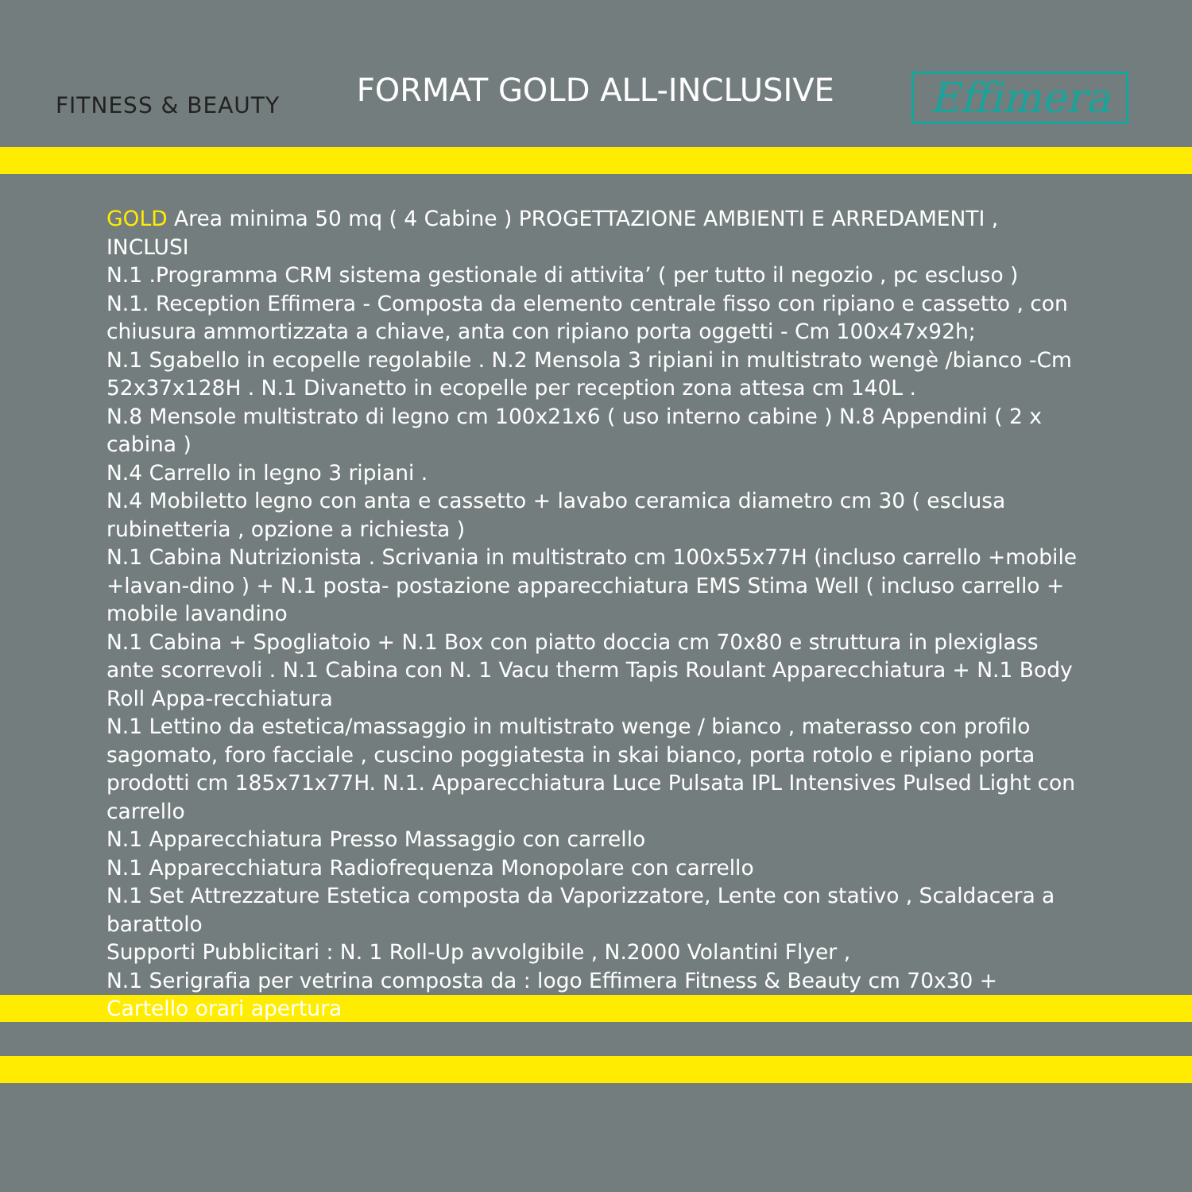FITNESS & BEAUTY
FORMAT GOLD ALL-INCLUSIVE
Effimera
GOLD Area minima 50 mq ( 4 Cabine ) PROGETTAZIONE AMBIENTI E ARREDAMENTI , INCLUSI
N.1 .Programma CRM sistema gestionale di attivita’ ( per tutto il negozio , pc escluso )
N.1. Reception Effimera - Composta da elemento centrale fisso con ripiano e cassetto , con chiusura ammortizzata a chiave, anta con ripiano porta oggetti - Cm 100x47x92h;
N.1 Sgabello in ecopelle regolabile . N.2 Mensola 3 ripiani in multistrato wengè /bianco -Cm 52x37x128H . N.1 Divanetto in ecopelle per reception zona attesa cm 140L .
N.8 Mensole multistrato di legno cm 100x21x6 ( uso interno cabine ) N.8 Appendini ( 2 x cabina )
N.4 Carrello in legno 3 ripiani .
N.4 Mobiletto legno con anta e cassetto + lavabo ceramica diametro cm 30 ( esclusa rubinetteria , opzione a richiesta )
N.1 Cabina Nutrizionista . Scrivania in multistrato cm 100x55x77H (incluso carrello +mobile +lavan-dino ) + N.1 posta- postazione apparecchiatura EMS Stima Well ( incluso carrello + mobile lavandino
N.1 Cabina + Spogliatoio + N.1 Box con piatto doccia cm 70x80 e struttura in plexiglass ante scorrevoli . N.1 Cabina con N. 1 Vacu therm Tapis Roulant Apparecchiatura + N.1 Body Roll Appa-recchiatura
N.1 Lettino da estetica/massaggio in multistrato wenge / bianco , materasso con profilo sagomato, foro facciale , cuscino poggiatesta in skai bianco, porta rotolo e ripiano porta prodotti cm 185x71x77H. N.1. Apparecchiatura Luce Pulsata IPL Intensives Pulsed Light con carrello
N.1 Apparecchiatura Presso Massaggio con carrello
N.1 Apparecchiatura Radiofrequenza Monopolare con carrello
N.1 Set Attrezzature Estetica composta da Vaporizzatore, Lente con stativo , Scaldacera a barattolo
Supporti Pubblicitari : N. 1 Roll-Up avvolgibile , N.2000 Volantini Flyer ,
N.1 Serigrafia per vetrina composta da : logo Effimera Fitness & Beauty cm 70x30 + Cartello orari apertura